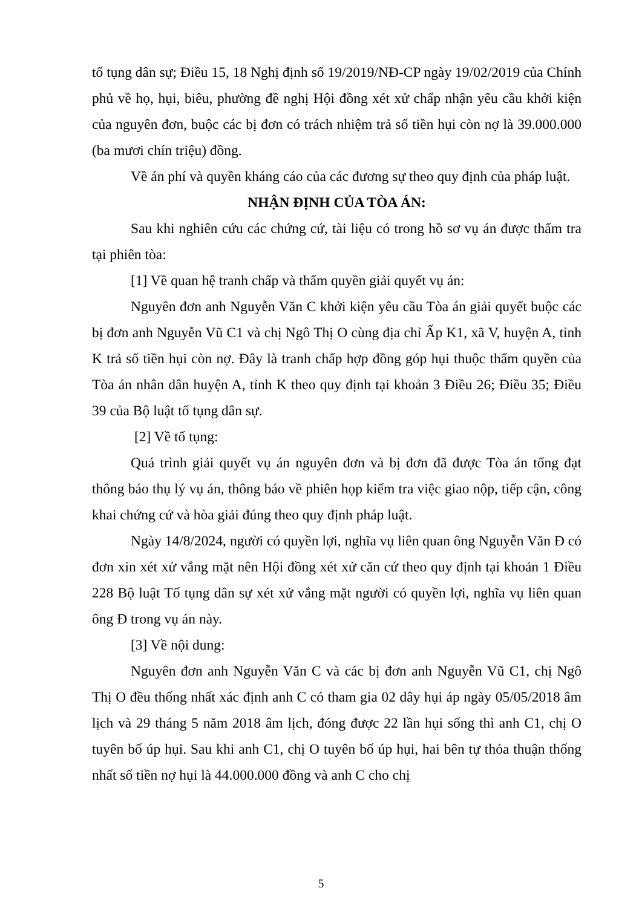tố tụng dân sự; Điều 15, 18 Nghị định số 19/2019/NĐ-CP ngày 19/02/2019 của Chính phủ về họ, hụi, biêu, phường đề nghị Hội đồng xét xử chấp nhận yêu cầu khởi kiện của nguyên đơn, buộc các bị đơn có trách nhiệm trả số tiền hụi còn nợ là 39.000.000 (ba mươi chín triệu) đồng.
Về án phí và quyền kháng cáo của các đương sự theo quy định của pháp luật.
NHẬN ĐỊNH CỦA TÒA ÁN:
Sau khi nghiên cứu các chứng cứ, tài liệu có trong hồ sơ vụ án được thẩm tra tại phiên tòa:
[1] Về quan hệ tranh chấp và thẩm quyền giải quyết vụ án:
Nguyên đơn anh Nguyễn Văn C khởi kiện yêu cầu Tòa án giải quyết buộc các bị đơn anh Nguyễn Vũ C1 và chị Ngô Thị O cùng địa chỉ Ấp K1, xã V, huyện A, tỉnh K trả số tiền hụi còn nợ. Đây là tranh chấp hợp đồng góp hụi thuộc thẩm quyền của Tòa án nhân dân huyện A, tỉnh K theo quy định tại khoản 3 Điều 26; Điều 35; Điều 39 của Bộ luật tố tụng dân sự.
[2] Về tố tụng:
Quá trình giải quyết vụ án nguyên đơn và bị đơn đã được Tòa án tống đạt thông báo thụ lý vụ án, thông báo về phiên họp kiểm tra việc giao nộp, tiếp cận, công khai chứng cứ và hòa giải đúng theo quy định pháp luật.
Ngày 14/8/2024, người có quyền lợi, nghĩa vụ liên quan ông Nguyễn Văn Đ có đơn xin xét xử vắng mặt nên Hội đồng xét xử căn cứ theo quy định tại khoản 1 Điều 228 Bộ luật Tố tụng dân sự xét xử vắng mặt người có quyền lợi, nghĩa vụ liên quan ông Đ trong vụ án này.
[3] Về nội dung:
Nguyên đơn anh Nguyễn Văn C và các bị đơn anh Nguyễn Vũ C1, chị Ngô Thị O đều thống nhất xác định anh C có tham gia 02 dây hụi áp ngày 05/05/2018 âm lịch và 29 tháng 5 năm 2018 âm lịch, đóng được 22 lần hụi sống thì anh C1, chị O tuyên bố úp hụi. Sau khi anh C1, chị O tuyên bố úp hụi, hai bên tự thỏa thuận thống nhất số tiền nợ hụi là 44.000.000 đồng và anh C cho chị
5